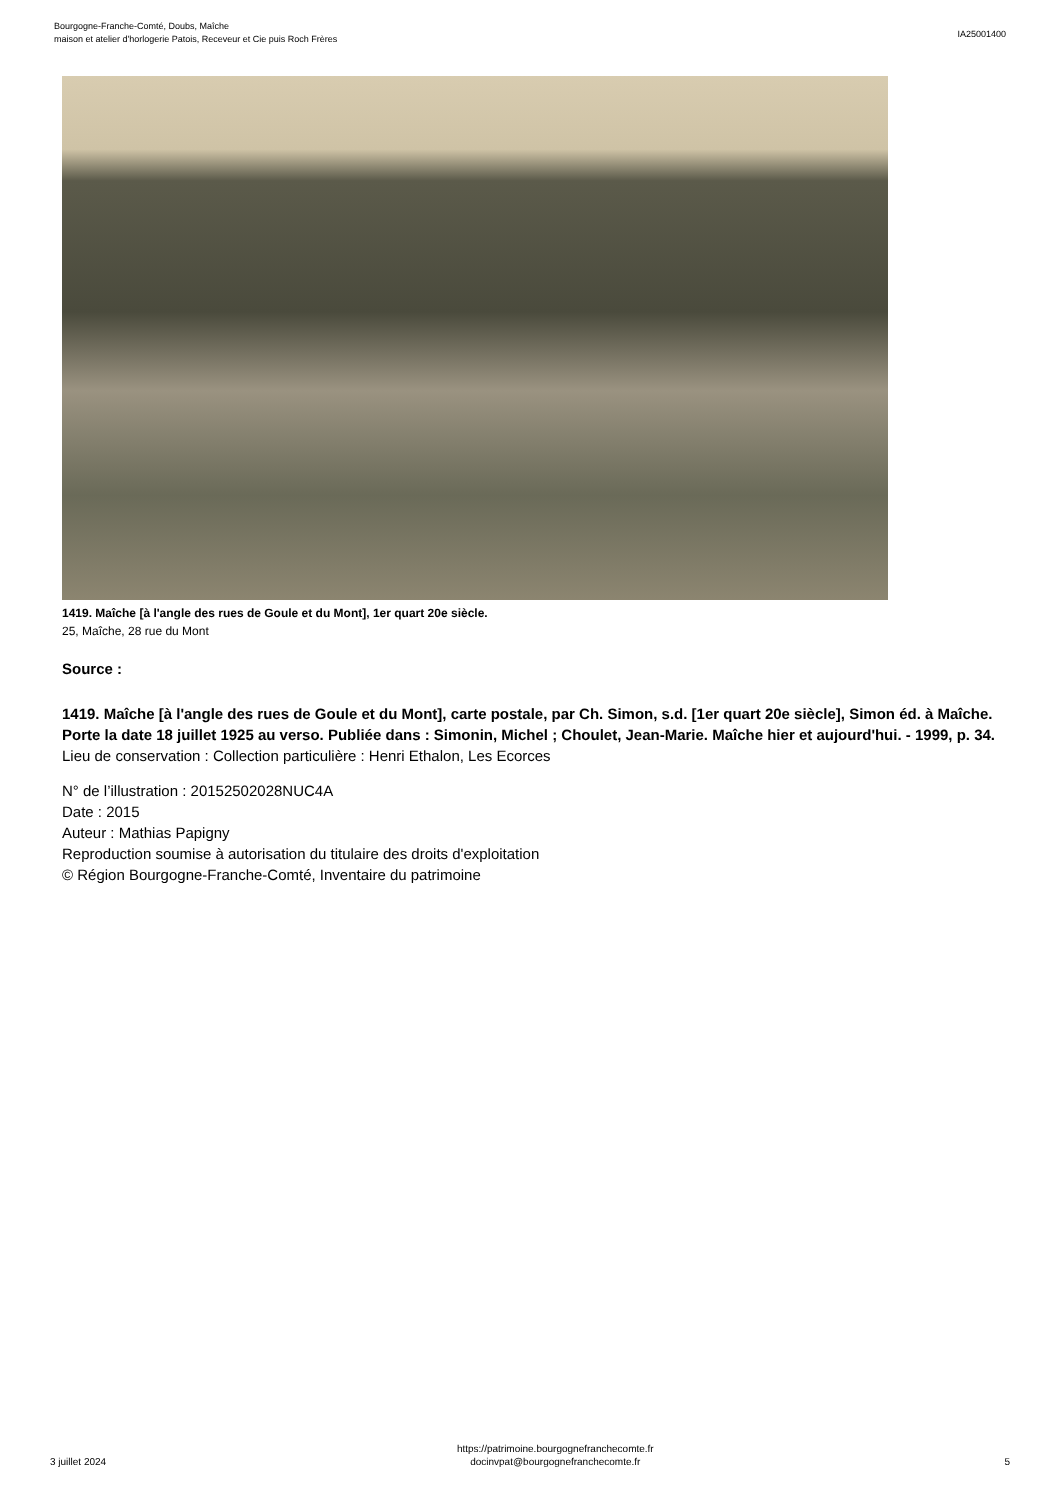Bourgogne-Franche-Comté, Doubs, Maîche
maison et atelier d'horlogerie Patois, Receveur et Cie puis Roch Frères
IA25001400
1419. Maîche [à l'angle des rues de Goule et du Mont], 1er quart 20e siècle.
25, Maîche, 28 rue du Mont
Source :
1419. Maîche [à l'angle des rues de Goule et du Mont], carte postale, par Ch. Simon, s.d. [1er quart 20e siècle], Simon éd. à Maîche. Porte la date 18 juillet 1925 au verso. Publiée dans : Simonin, Michel ; Choulet, Jean-Marie. Maîche hier et aujourd'hui. - 1999, p. 34.
Lieu de conservation : Collection particulière : Henri Ethalon, Les Ecorces
N° de l’illustration : 20152502028NUC4A
Date : 2015
Auteur : Mathias Papigny
Reproduction soumise à autorisation du titulaire des droits d'exploitation
© Région Bourgogne-Franche-Comté, Inventaire du patrimoine
3 juillet 2024
https://patrimoine.bourgognefranchecomte.fr
docinvpat@bourgognefranchecomte.fr
5